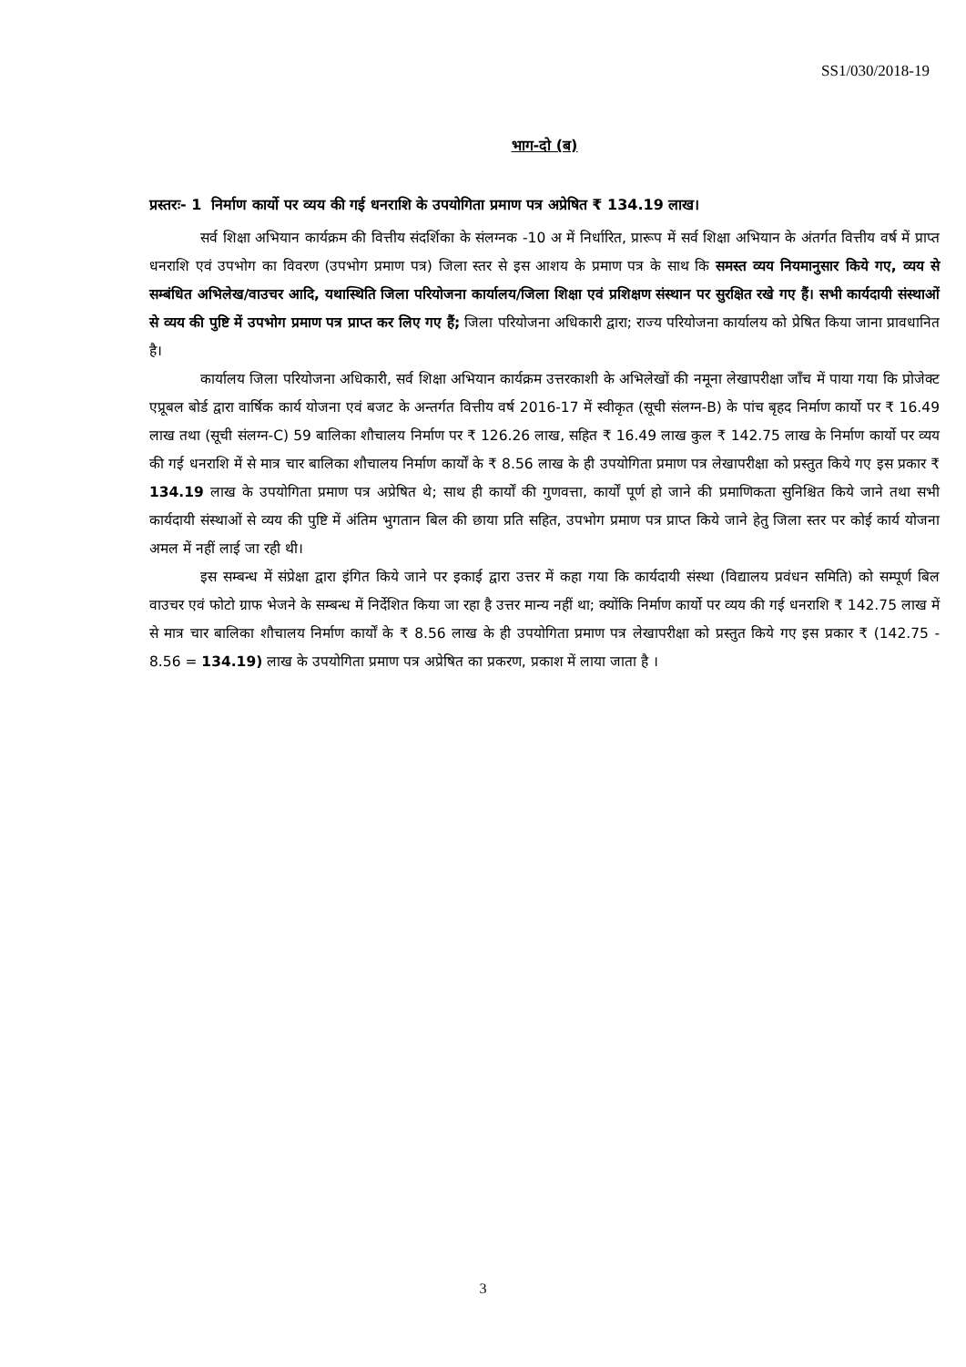SS1/030/2018-19
भाग-दो (ब)
प्रस्तरः- 1 निर्माण कार्यो पर व्यय की गई धनराशि के उपयोगिता प्रमाण पत्र अप्रेषित ₹ 134.19 लाख।
सर्व शिक्षा अभियान कार्यक्रम की वित्तीय संदर्शिका के संलग्नक -10 अ में निर्धारित, प्रारूप में सर्व शिक्षा अभियान के अंतर्गत वित्तीय वर्ष में प्राप्त धनराशि एवं उपभोग का विवरण (उपभोग प्रमाण पत्र) जिला स्तर से इस आशय के प्रमाण पत्र के साथ कि समस्त व्यय नियमानुसार किये गए, व्यय से सम्बंधित अभिलेख/वाउचर आदि, यथास्थिति जिला परियोजना कार्यालय/जिला शिक्षा एवं प्रशिक्षण संस्थान पर सुरक्षित रखे गए हैं। सभी कार्यदायी संस्थाओं से व्यय की पुष्टि में उपभोग प्रमाण पत्र प्राप्त कर लिए गए हैं; जिला परियोजना अधिकारी द्वारा; राज्य परियोजना कार्यालय को प्रेषित किया जाना प्रावधानित है।
कार्यालय जिला परियोजना अधिकारी, सर्व शिक्षा अभियान कार्यक्रम उत्तरकाशी के अभिलेखों की नमूना लेखापरीक्षा जाँच में पाया गया कि प्रोजेक्ट एप्रूबल बोर्ड द्वारा वार्षिक कार्य योजना एवं बजट के अन्तर्गत वित्तीय वर्ष 2016-17 में स्वीकृत (सूची संलग्न-B) के पांच बृहद निर्माण कार्यो पर ₹ 16.49 लाख तथा (सूची संलग्न-C) 59 बालिका शौचालय निर्माण पर ₹ 126.26 लाख, सहित ₹ 16.49 लाख कुल ₹ 142.75 लाख के निर्माण कार्यो पर व्यय की गई धनराशि में से मात्र चार बालिका शौचालय निर्माण कार्यों के ₹ 8.56 लाख के ही उपयोगिता प्रमाण पत्र लेखापरीक्षा को प्रस्तुत किये गए इस प्रकार ₹ 134.19 लाख के उपयोगिता प्रमाण पत्र अप्रेषित थे; साथ ही कार्यों की गुणवत्ता, कार्यों पूर्ण हो जाने की प्रमाणिकता सुनिश्चित किये जाने तथा सभी कार्यदायी संस्थाओं से व्यय की पुष्टि में अंतिम भुगतान बिल की छाया प्रति सहित, उपभोग प्रमाण पत्र प्राप्त किये जाने हेतु जिला स्तर पर कोई कार्य योजना अमल में नहीं लाई जा रही थी।
इस सम्बन्ध में संप्रेक्षा द्वारा इंगित किये जाने पर इकाई द्वारा उत्तर में कहा गया कि कार्यदायी संस्था (विद्यालय प्रवंधन समिति) को सम्पूर्ण बिल वाउचर एवं फोटो ग्राफ भेजने के सम्बन्ध में निर्देशित किया जा रहा है उत्तर मान्य नहीं था; क्योंकि निर्माण कार्यो पर व्यय की गई धनराशि ₹ 142.75 लाख में से मात्र चार बालिका शौचालय निर्माण कार्यों के ₹ 8.56 लाख के ही उपयोगिता प्रमाण पत्र लेखापरीक्षा को प्रस्तुत किये गए इस प्रकार ₹ (142.75 - 8.56 = 134.19) लाख के उपयोगिता प्रमाण पत्र अप्रेषित का प्रकरण, प्रकाश में लाया जाता है ।
3